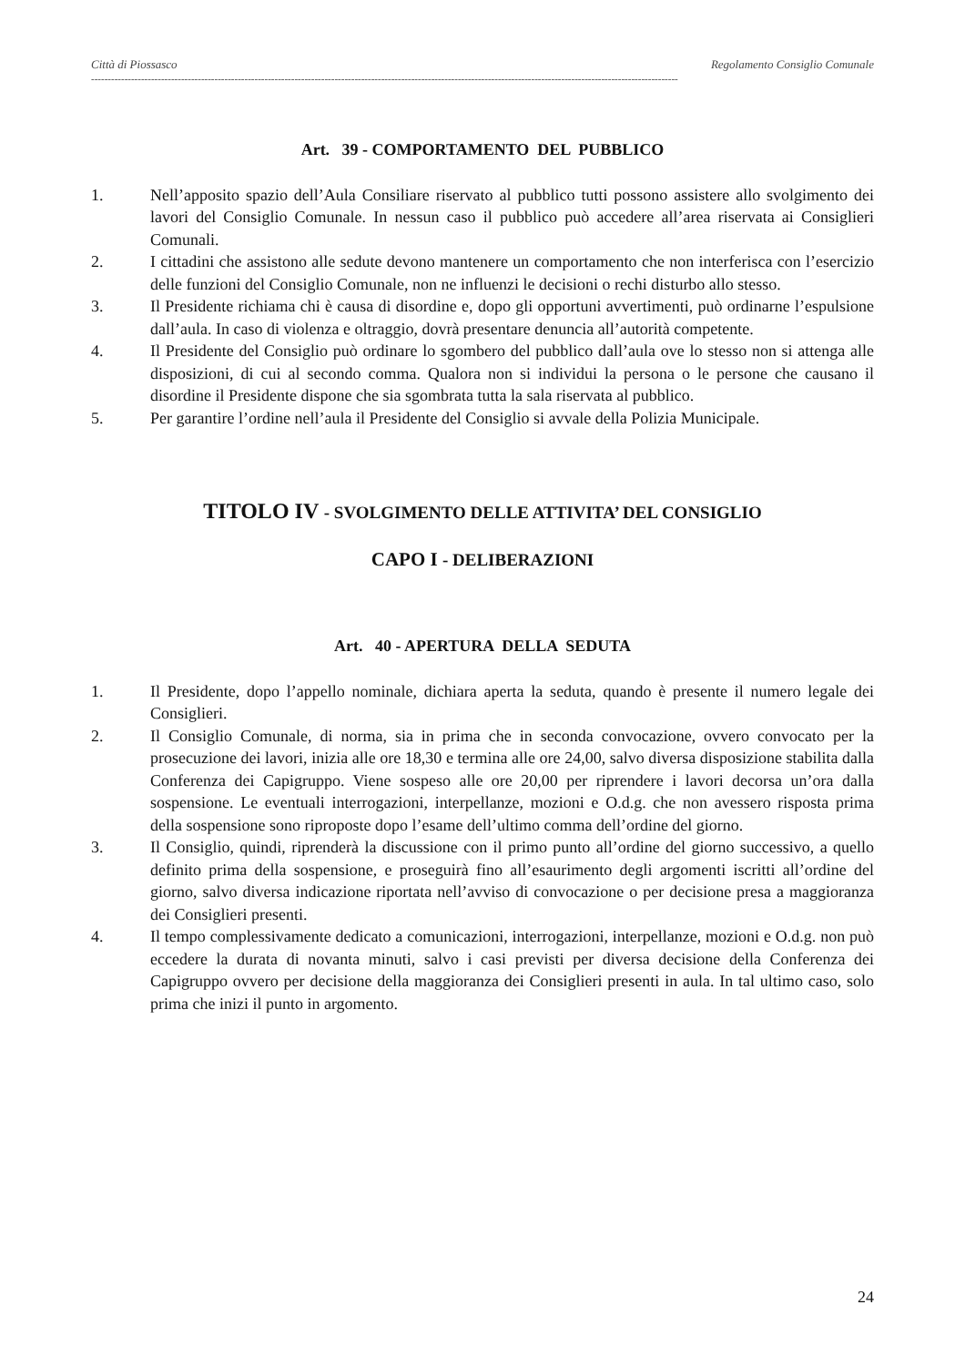Città di Piossasco Regolamento Consiglio Comunale
--------------------------------------------------------------------------------------------------------------------------------------------------------------------------------
Art. 39 - COMPORTAMENTO DEL PUBBLICO
1. Nell’apposito spazio dell’Aula Consiliare riservato al pubblico tutti possono assistere allo svolgimento dei lavori del Consiglio Comunale. In nessun caso il pubblico può accedere all’area riservata ai Consiglieri Comunali.
2. I cittadini che assistono alle sedute devono mantenere un comportamento che non interferisca con l’esercizio delle funzioni del Consiglio Comunale, non ne influenzi le decisioni o rechi disturbo allo stesso.
3. Il Presidente richiama chi è causa di disordine e, dopo gli opportuni avvertimenti, può ordinarne l’espulsione dall’aula. In caso di violenza e oltraggio, dovrà presentare denuncia all’autorità competente.
4. Il Presidente del Consiglio può ordinare lo sgombero del pubblico dall’aula ove lo stesso non si attenga alle disposizioni, di cui al secondo comma. Qualora non si individui la persona o le persone che causano il disordine il Presidente dispone che sia sgombrata tutta la sala riservata al pubblico.
5. Per garantire l’ordine nell’aula il Presidente del Consiglio si avvale della Polizia Municipale.
TITOLO IV - SVOLGIMENTO DELLE ATTIVITA’ DEL CONSIGLIO
CAPO I - DELIBERAZIONI
Art. 40 - APERTURA DELLA SEDUTA
1. Il Presidente, dopo l’appello nominale, dichiara aperta la seduta, quando è presente il numero legale dei Consiglieri.
2. Il Consiglio Comunale, di norma, sia in prima che in seconda convocazione, ovvero convocato per la prosecuzione dei lavori, inizia alle ore 18,30 e termina alle ore 24,00, salvo diversa disposizione stabilita dalla Conferenza dei Capigruppo. Viene sospeso alle ore 20,00 per riprendere i lavori decorsa un’ora dalla sospensione. Le eventuali interrogazioni, interpellanze, mozioni e O.d.g. che non avessero risposta prima della sospensione sono riproposte dopo l’esame dell’ultimo comma dell’ordine del giorno.
3. Il Consiglio, quindi, riprenderà la discussione con il primo punto all’ordine del giorno successivo, a quello definito prima della sospensione, e proseguirà fino all’esaurimento degli argomenti iscritti all’ordine del giorno, salvo diversa indicazione riportata nell’avviso di convocazione o per decisione presa a maggioranza dei Consiglieri presenti.
4. Il tempo complessivamente dedicato a comunicazioni, interrogazioni, interpellanze, mozioni e O.d.g. non può eccedere la durata di novanta minuti, salvo i casi previsti per diversa decisione della Conferenza dei Capigruppo ovvero per decisione della maggioranza dei Consiglieri presenti in aula. In tal ultimo caso, solo prima che inizi il punto in argomento.
24